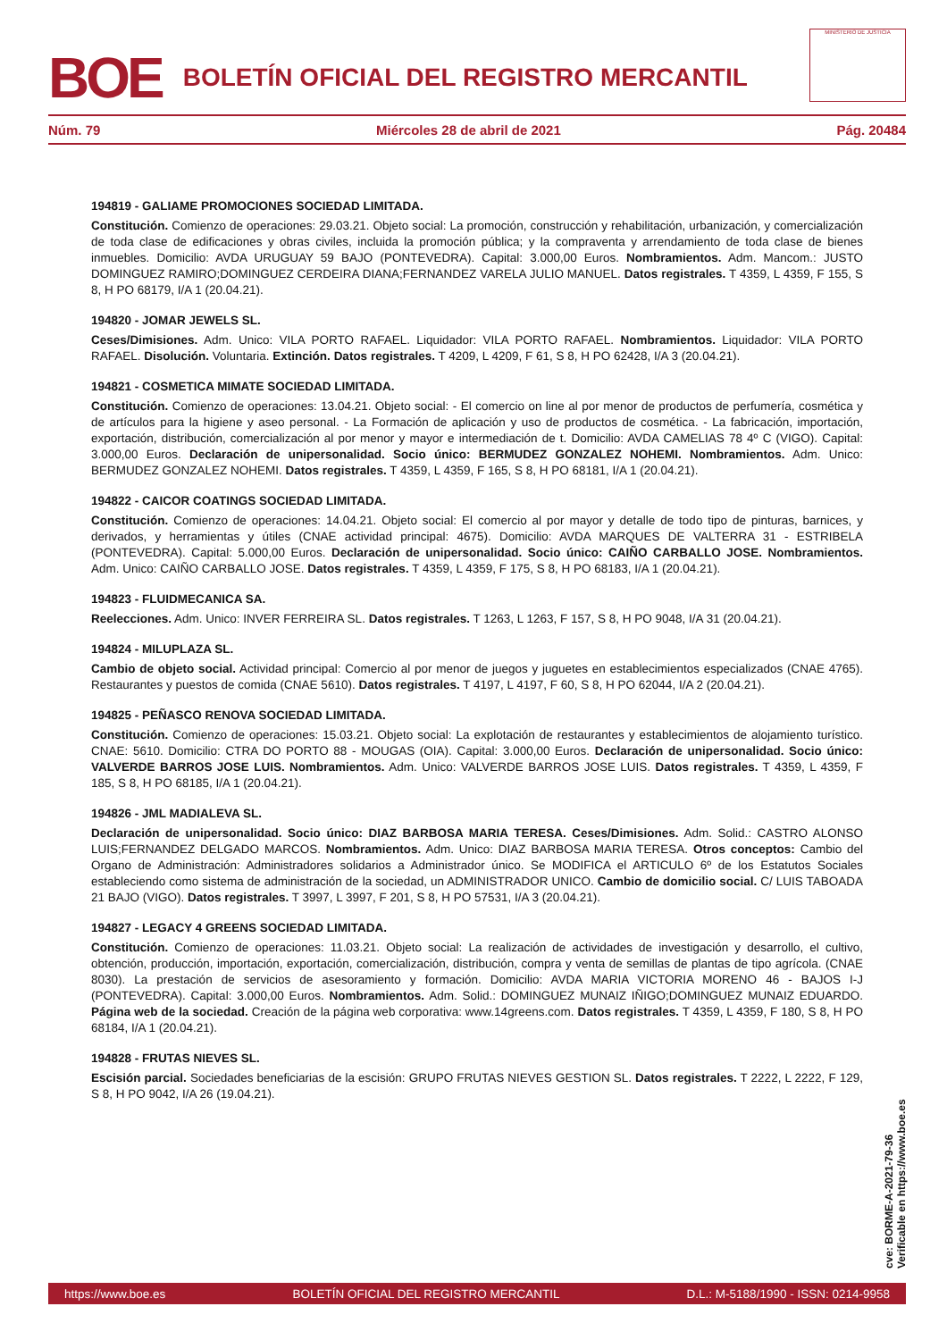BOE BOLETÍN OFICIAL DEL REGISTRO MERCANTIL
MINISTERIO DE JUSTICIA
Núm. 79 Miércoles 28 de abril de 2021 Pág. 20484
194819 - GALIAME PROMOCIONES SOCIEDAD LIMITADA.
Constitución. Comienzo de operaciones: 29.03.21. Objeto social: La promoción, construcción y rehabilitación, urbanización, y comercialización de toda clase de edificaciones y obras civiles, incluida la promoción pública; y la compraventa y arrendamiento de toda clase de bienes inmuebles. Domicilio: AVDA URUGUAY 59 BAJO (PONTEVEDRA). Capital: 3.000,00 Euros. Nombramientos. Adm. Mancom.: JUSTO DOMINGUEZ RAMIRO;DOMINGUEZ CERDEIRA DIANA;FERNANDEZ VARELA JULIO MANUEL. Datos registrales. T 4359, L 4359, F 155, S 8, H PO 68179, I/A 1 (20.04.21).
194820 - JOMAR JEWELS SL.
Ceses/Dimisiones. Adm. Unico: VILA PORTO RAFAEL. Liquidador: VILA PORTO RAFAEL. Nombramientos. Liquidador: VILA PORTO RAFAEL. Disolución. Voluntaria. Extinción. Datos registrales. T 4209, L 4209, F 61, S 8, H PO 62428, I/A 3 (20.04.21).
194821 - COSMETICA MIMATE SOCIEDAD LIMITADA.
Constitución. Comienzo de operaciones: 13.04.21. Objeto social: - El comercio on line al por menor de productos de perfumería, cosmética y de artículos para la higiene y aseo personal. - La Formación de aplicación y uso de productos de cosmética. - La fabricación, importación, exportación, distribución, comercialización al por menor y mayor e intermediación de t. Domicilio: AVDA CAMELIAS 78 4º C (VIGO). Capital: 3.000,00 Euros. Declaración de unipersonalidad. Socio único: BERMUDEZ GONZALEZ NOHEMI. Nombramientos. Adm. Unico: BERMUDEZ GONZALEZ NOHEMI. Datos registrales. T 4359, L 4359, F 165, S 8, H PO 68181, I/A 1 (20.04.21).
194822 - CAICOR COATINGS SOCIEDAD LIMITADA.
Constitución. Comienzo de operaciones: 14.04.21. Objeto social: El comercio al por mayor y detalle de todo tipo de pinturas, barnices, y derivados, y herramientas y útiles (CNAE actividad principal: 4675). Domicilio: AVDA MARQUES DE VALTERRA 31 - ESTRIBELA (PONTEVEDRA). Capital: 5.000,00 Euros. Declaración de unipersonalidad. Socio único: CAIÑO CARBALLO JOSE. Nombramientos. Adm. Unico: CAIÑO CARBALLO JOSE. Datos registrales. T 4359, L 4359, F 175, S 8, H PO 68183, I/A 1 (20.04.21).
194823 - FLUIDMECANICA SA.
Reelecciones. Adm. Unico: INVER FERREIRA SL. Datos registrales. T 1263, L 1263, F 157, S 8, H PO 9048, I/A 31 (20.04.21).
194824 - MILUPLAZA SL.
Cambio de objeto social. Actividad principal: Comercio al por menor de juegos y juguetes en establecimientos especializados (CNAE 4765). Restaurantes y puestos de comida (CNAE 5610). Datos registrales. T 4197, L 4197, F 60, S 8, H PO 62044, I/A 2 (20.04.21).
194825 - PEÑASCO RENOVA SOCIEDAD LIMITADA.
Constitución. Comienzo de operaciones: 15.03.21. Objeto social: La explotación de restaurantes y establecimientos de alojamiento turístico. CNAE: 5610. Domicilio: CTRA DO PORTO 88 - MOUGAS (OIA). Capital: 3.000,00 Euros. Declaración de unipersonalidad. Socio único: VALVERDE BARROS JOSE LUIS. Nombramientos. Adm. Unico: VALVERDE BARROS JOSE LUIS. Datos registrales. T 4359, L 4359, F 185, S 8, H PO 68185, I/A 1 (20.04.21).
194826 - JML MADIALEVA SL.
Declaración de unipersonalidad. Socio único: DIAZ BARBOSA MARIA TERESA. Ceses/Dimisiones. Adm. Solid.: CASTRO ALONSO LUIS;FERNANDEZ DELGADO MARCOS. Nombramientos. Adm. Unico: DIAZ BARBOSA MARIA TERESA. Otros conceptos: Cambio del Organo de Administración: Administradores solidarios a Administrador único. Se MODIFICA el ARTICULO 6º de los Estatutos Sociales estableciendo como sistema de administración de la sociedad, un ADMINISTRADOR UNICO. Cambio de domicilio social. C/ LUIS TABOADA 21 BAJO (VIGO). Datos registrales. T 3997, L 3997, F 201, S 8, H PO 57531, I/A 3 (20.04.21).
194827 - LEGACY 4 GREENS SOCIEDAD LIMITADA.
Constitución. Comienzo de operaciones: 11.03.21. Objeto social: La realización de actividades de investigación y desarrollo, el cultivo, obtención, producción, importación, exportación, comercialización, distribución, compra y venta de semillas de plantas de tipo agrícola. (CNAE 8030). La prestación de servicios de asesoramiento y formación. Domicilio: AVDA MARIA VICTORIA MORENO 46 - BAJOS I-J (PONTEVEDRA). Capital: 3.000,00 Euros. Nombramientos. Adm. Solid.: DOMINGUEZ MUNAIZ IÑIGO;DOMINGUEZ MUNAIZ EDUARDO. Página web de la sociedad. Creación de la página web corporativa: www.14greens.com. Datos registrales. T 4359, L 4359, F 180, S 8, H PO 68184, I/A 1 (20.04.21).
194828 - FRUTAS NIEVES SL.
Escisión parcial. Sociedades beneficiarias de la escisión: GRUPO FRUTAS NIEVES GESTION SL. Datos registrales. T 2222, L 2222, F 129, S 8, H PO 9042, I/A 26 (19.04.21).
cve: BORME-A-2021-79-36
Verificable en https://www.boe.es
https://www.boe.es BOLETÍN OFICIAL DEL REGISTRO MERCANTIL D.L.: M-5188/1990 - ISSN: 0214-9958